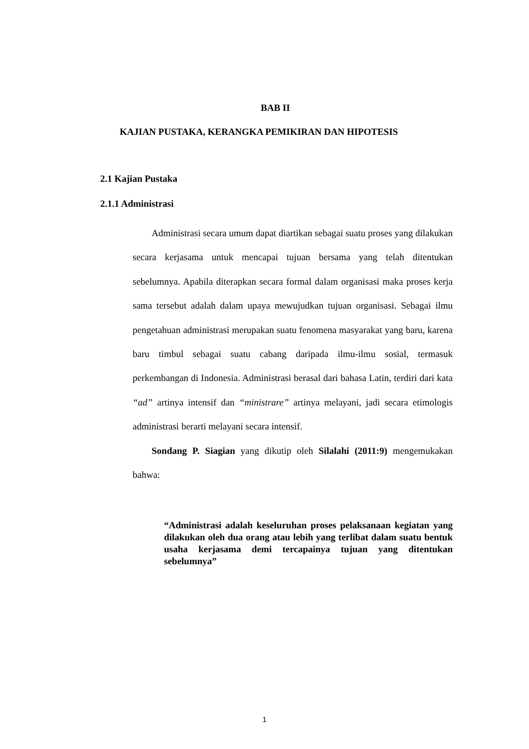BAB II
KAJIAN PUSTAKA, KERANGKA PEMIKIRAN DAN HIPOTESIS
2.1 Kajian Pustaka
2.1.1 Administrasi
Administrasi secara umum dapat diartikan sebagai suatu proses yang dilakukan secara kerjasama untuk mencapai tujuan bersama yang telah ditentukan sebelumnya. Apabila diterapkan secara formal dalam organisasi maka proses kerja sama tersebut adalah dalam upaya mewujudkan tujuan organisasi. Sebagai ilmu pengetahuan administrasi merupakan suatu fenomena masyarakat yang baru, karena baru timbul sebagai suatu cabang daripada ilmu-ilmu sosial, termasuk perkembangan di Indonesia. Administrasi berasal dari bahasa Latin, terdiri dari kata “ad” artinya intensif dan “ministrare” artinya melayani, jadi secara etimologis administrasi berarti melayani secara intensif.
Sondang P. Siagian yang dikutip oleh Silalahi (2011:9) mengemukakan bahwa:
“Administrasi adalah keseluruhan proses pelaksanaan kegiatan yang dilakukan oleh dua orang atau lebih yang terlibat dalam suatu bentuk usaha kerjasama demi tercapainya tujuan yang ditentukan sebelumnya”
1